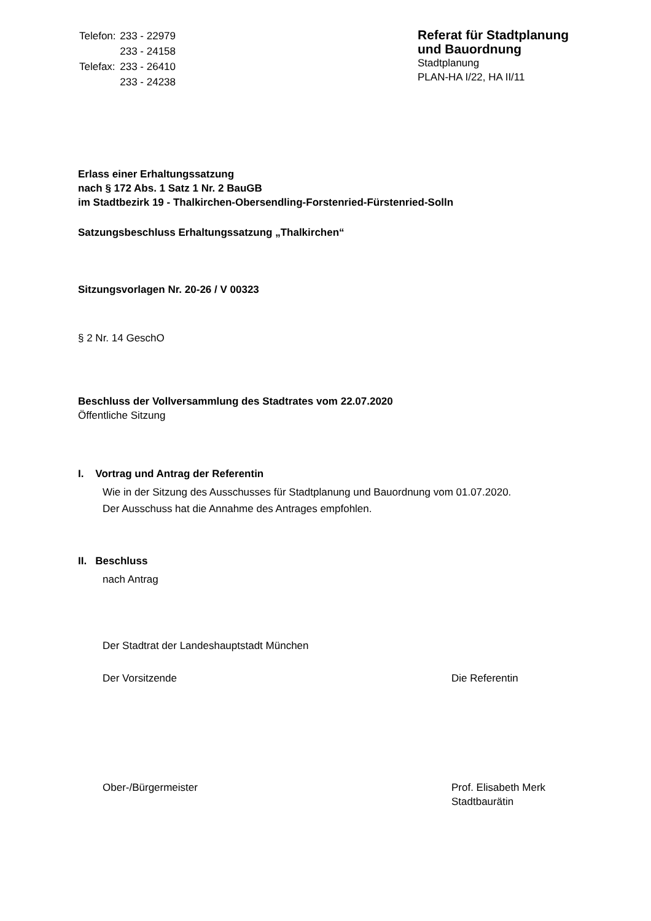| Telefon: | 233 - 22979 |
| | 233 - 24158 |
| Telefax: | 233 - 26410 |
| | 233 - 24238 |
Referat für Stadtplanung
und Bauordnung
Stadtplanung
PLAN-HA I/22, HA II/11
Erlass einer Erhaltungssatzung
nach § 172 Abs. 1 Satz 1 Nr. 2 BauGB
im Stadtbezirk 19 - Thalkirchen-Obersendling-Forstenried-Fürstenried-Solln
Satzungsbeschluss Erhaltungssatzung „Thalkirchen“
Sitzungsvorlagen Nr. 20-26 / V 00323
§ 2 Nr. 14 GeschO
Beschluss der Vollversammlung des Stadtrates vom 22.07.2020
Öffentliche Sitzung
I. Vortrag und Antrag der Referentin
Wie in der Sitzung des Ausschusses für Stadtplanung und Bauordnung vom 01.07.2020.
Der Ausschuss hat die Annahme des Antrages empfohlen.
II. Beschluss
nach Antrag
Der Stadtrat der Landeshauptstadt München
Der Vorsitzende Die Referentin
Ober-/Bürgermeister Prof. Elisabeth Merk
Stadtbaurätin